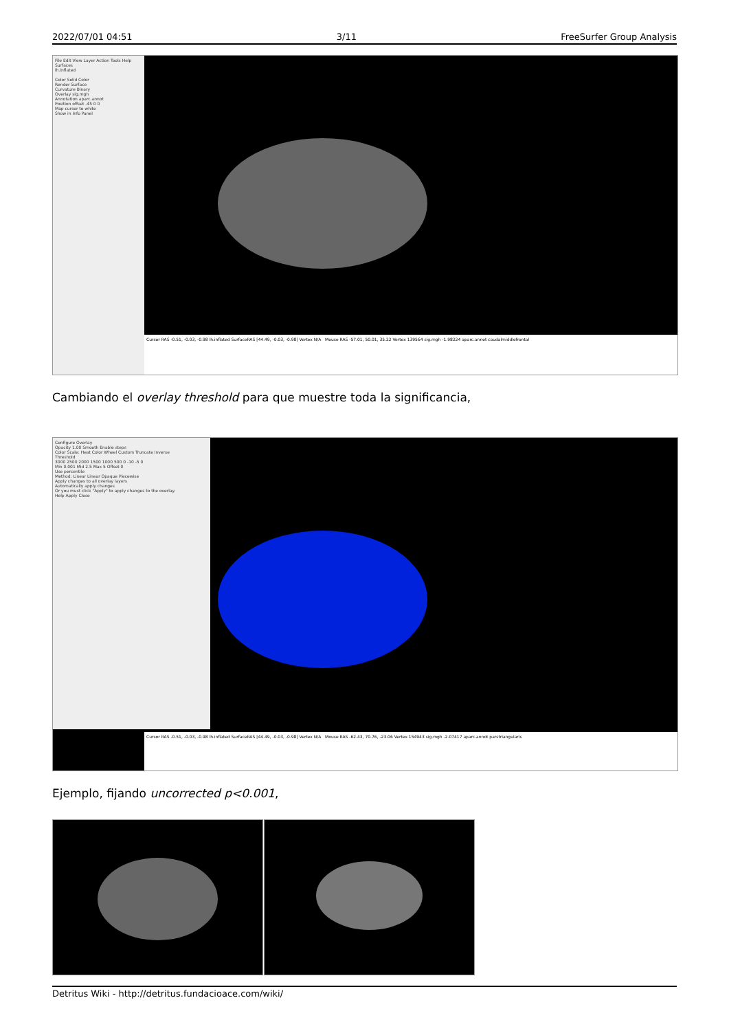2022/07/01 04:51 3/11 FreeSurfer Group Analysis
File Edit View Layer Action Tools Help
Surfaces
lh.inflated
Color Solid Color
Render Surface
Curvature Binary
Overlay sig.mgh
Annotation aparc.annot
Position offset -45 0 0
Map cursor to white
Show in Info Panel
Cursor RAS -0.51, -0.03, -0.98 lh.inflated SurfaceRAS [44.49, -0.03, -0.98] Vertex N/A Mouse RAS -57.01, 50.01, 35.22 Vertex 139564 sig.mgh -1.98224 aparc.annot caudalmiddlefrontal
Cambiando el overlay threshold para que muestre toda la significancia,
Configure Overlay
Opacity 1.00 Smooth Enable steps
Color Scale: Heat Color Wheel Custom Truncate Inverse
Threshold
3000 2500 2000 1500 1000 500 0 -10 -5 0
Min 0.001 Mid 2.5 Max 5 Offset 0
Use percentile
Method: Linear Linear Opaque Piecewise
Apply changes to all overlay layers
Automatically apply changes
Or you must click "Apply" to apply changes to the overlay.
Help Apply Close
Cursor RAS -0.51, -0.03, -0.98 lh.inflated SurfaceRAS [44.49, -0.03, -0.98] Vertex N/A Mouse RAS -62.43, 70.76, -23.06 Vertex 154943 sig.mgh -2.07417 aparc.annot parstriangularis
Ejemplo, fijando uncorrected p<0.001,
Detritus Wiki - http://detritus.fundacioace.com/wiki/